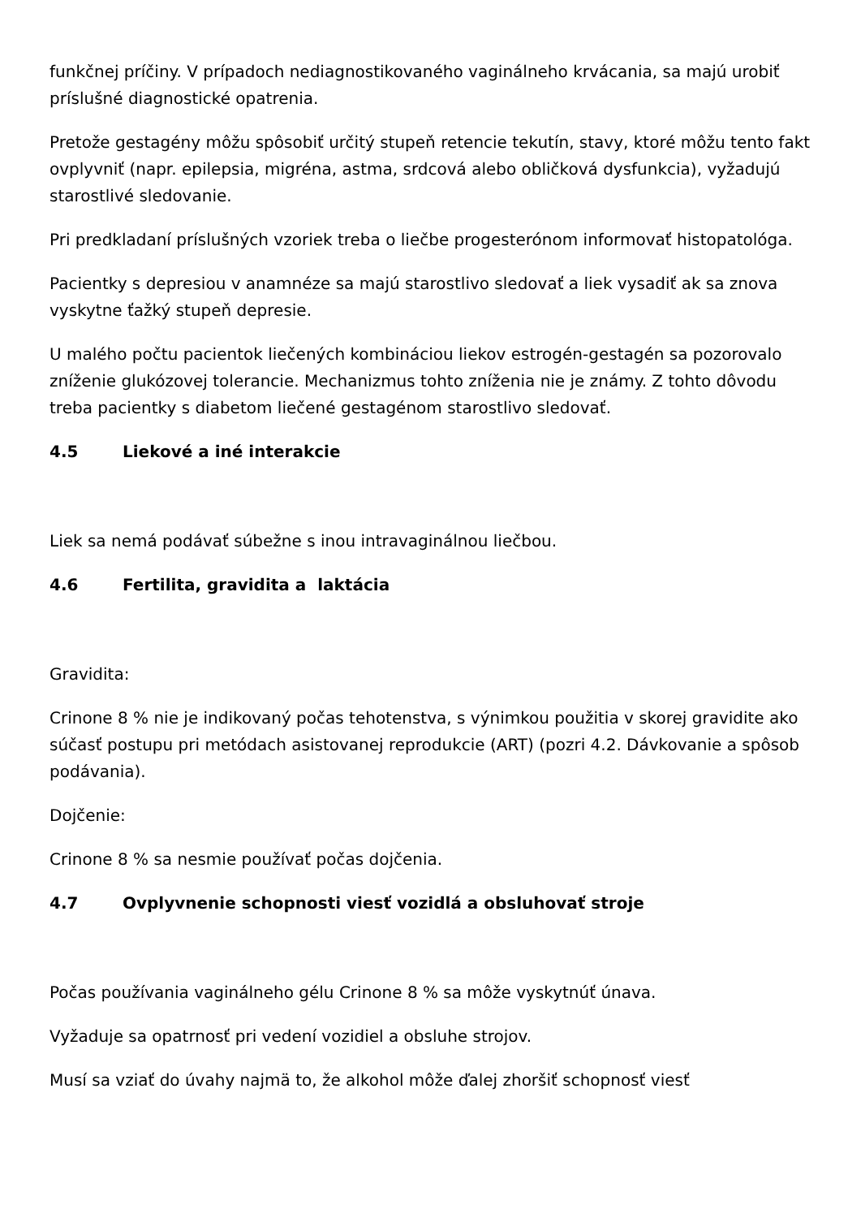funkčnej príčiny. V prípadoch nediagnostikovaného vaginálneho krvácania, sa majú urobiť príslušné diagnostické opatrenia.
Pretože gestagény môžu spôsobiť určitý stupeň retencie tekutín, stavy, ktoré môžu tento fakt ovplyvniť (napr. epilepsia, migréna, astma, srdcová alebo obličková dysfunkcia), vyžadujú starostlivé sledovanie.
Pri predkladaní príslušných vzoriek treba o liečbe progesterónom informovať histopatológa.
Pacientky s depresiou v anamnéze sa majú starostlivo sledovať a liek vysadiť ak sa znova vyskytne ťažký stupeň depresie.
U malého počtu pacientok liečených kombináciou liekov estrogén-gestagén sa pozorovalo zníženie glukózovej tolerancie. Mechanizmus tohto zníženia nie je známy. Z tohto dôvodu treba pacientky s diabetom liečené gestagénom starostlivo sledovať.
4.5 Liekové a iné interakcie
Liek sa nemá podávať súbežne s inou intravaginálnou liečbou.
4.6 Fertilita, gravidita a laktácia
Gravidita:
Crinone 8 % nie je indikovaný počas tehotenstva, s výnimkou použitia v skorej gravidite ako súčasť postupu pri metódach asistovanej reprodukcie (ART) (pozri 4.2. Dávkovanie a spôsob podávania).
Dojčenie:
Crinone 8 % sa nesmie používať počas dojčenia.
4.7 Ovplyvnenie schopnosti viesť vozidlá a obsluhovať stroje
Počas používania vaginálneho gélu Crinone 8 % sa môže vyskytnúť únava.
Vyžaduje sa opatrnosť pri vedení vozidiel a obsluhe strojov.
Musí sa vziať do úvahy najmä to, že alkohol môže ďalej zhoršiť schopnosť viesť